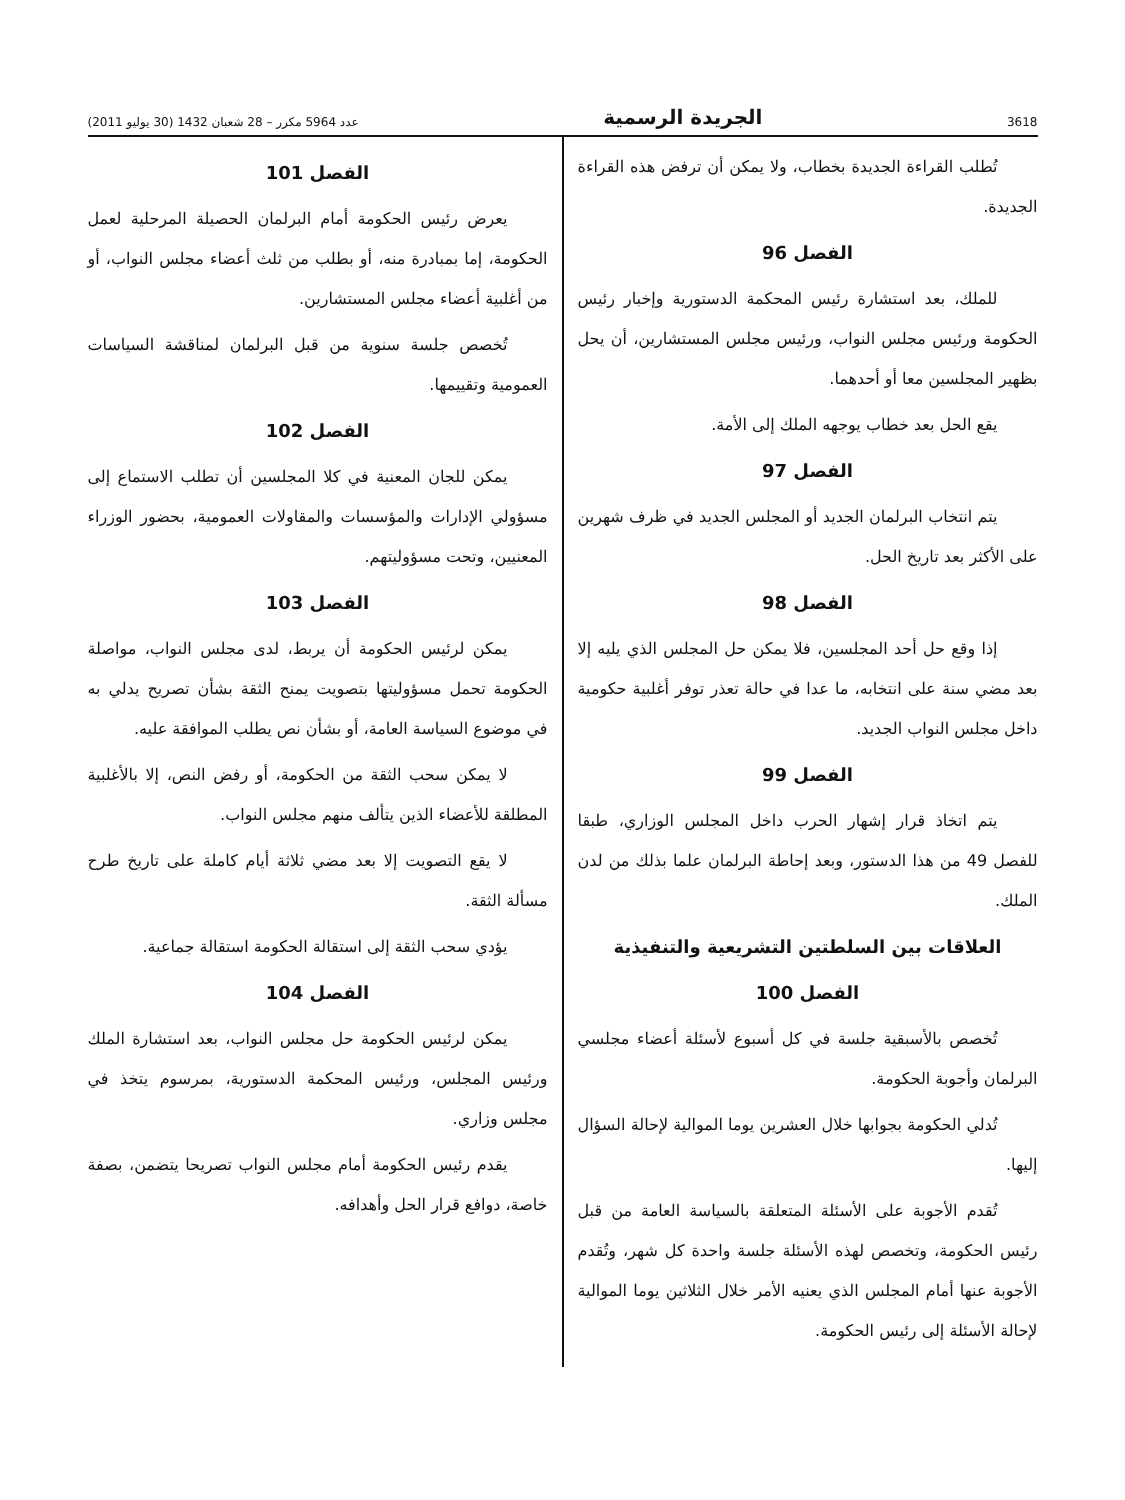3618 الجريدة الرسمية عدد 5964 مكرر – 28 شعبان 1432 (30 يوليو 2011)
تُطلب القراءة الجديدة بخطاب، ولا يمكن أن ترفض هذه القراءة الجديدة.
الفصل 96
للملك، بعد استشارة رئيس المحكمة الدستورية وإخبار رئيس الحكومة ورئيس مجلس النواب، ورئيس مجلس المستشارين، أن يحل بظهير المجلسين معا أو أحدهما.
يقع الحل بعد خطاب يوجهه الملك إلى الأمة.
الفصل 97
يتم انتخاب البرلمان الجديد أو المجلس الجديد في ظرف شهرين على الأكثر بعد تاريخ الحل.
الفصل 98
إذا وقع حل أحد المجلسين، فلا يمكن حل المجلس الذي يليه إلا بعد مضي سنة على انتخابه، ما عدا في حالة تعذر توفر أغلبية حكومية داخل مجلس النواب الجديد.
الفصل 99
يتم اتخاذ قرار إشهار الحرب داخل المجلس الوزاري، طبقا للفصل 49 من هذا الدستور، وبعد إحاطة البرلمان علما بذلك من لدن الملك.
العلاقات بين السلطتين التشريعية والتنفيذية
الفصل 100
تُخصص بالأسبقية جلسة في كل أسبوع لأسئلة أعضاء مجلسي البرلمان وأجوبة الحكومة.
تُدلي الحكومة بجوابها خلال العشرين يوما الموالية لإحالة السؤال إليها.
تُقدم الأجوبة على الأسئلة المتعلقة بالسياسة العامة من قبل رئيس الحكومة، وتخصص لهذه الأسئلة جلسة واحدة كل شهر، وتُقدم الأجوبة عنها أمام المجلس الذي يعنيه الأمر خلال الثلاثين يوما الموالية لإحالة الأسئلة إلى رئيس الحكومة.
الفصل 101
يعرض رئيس الحكومة أمام البرلمان الحصيلة المرحلية لعمل الحكومة، إما بمبادرة منه، أو بطلب من ثلث أعضاء مجلس النواب، أو من أغلبية أعضاء مجلس المستشارين.
تُخصص جلسة سنوية من قبل البرلمان لمناقشة السياسات العمومية وتقييمها.
الفصل 102
يمكن للجان المعنية في كلا المجلسين أن تطلب الاستماع إلى مسؤولي الإدارات والمؤسسات والمقاولات العمومية، بحضور الوزراء المعنيين، وتحت مسؤوليتهم.
الفصل 103
يمكن لرئيس الحكومة أن يربط، لدى مجلس النواب، مواصلة الحكومة تحمل مسؤوليتها بتصويت يمنح الثقة بشأن تصريح يدلي به في موضوع السياسة العامة، أو بشأن نص يطلب الموافقة عليه.
لا يمكن سحب الثقة من الحكومة، أو رفض النص، إلا بالأغلبية المطلقة للأعضاء الذين يتألف منهم مجلس النواب.
لا يقع التصويت إلا بعد مضي ثلاثة أيام كاملة على تاريخ طرح مسألة الثقة.
يؤدي سحب الثقة إلى استقالة الحكومة استقالة جماعية.
الفصل 104
يمكن لرئيس الحكومة حل مجلس النواب، بعد استشارة الملك ورئيس المجلس، ورئيس المحكمة الدستورية، بمرسوم يتخذ في مجلس وزاري.
يقدم رئيس الحكومة أمام مجلس النواب تصريحا يتضمن، بصفة خاصة، دوافع قرار الحل وأهدافه.